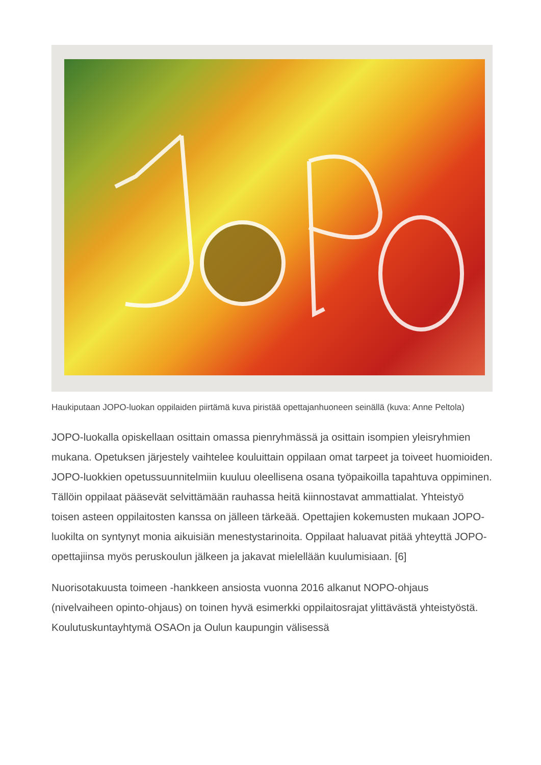Haukiputaan JOPO-luokan oppilaiden piirtämä kuva piristää opettajanhuoneen seinällä (kuva: Anne Peltola)
JOPO-luokalla opiskellaan osittain omassa pienryhmässä ja osittain isompien yleisryhmien mukana. Opetuksen järjestely vaihtelee kouluittain oppilaan omat tarpeet ja toiveet huomioiden. JOPO-luokkien opetussuunnitelmiin kuuluu oleellisena osana työpaikoilla tapahtuva oppiminen. Tällöin oppilaat pääsevät selvittämään rauhassa heitä kiinnostavat ammattialat. Yhteistyö toisen asteen oppilaitosten kanssa on jälleen tärkeää. Opettajien kokemusten mukaan JOPO-luokilta on syntynyt monia aikuisiän menestystarinoita. Oppilaat haluavat pitää yhteyttä JOPO-opettajiinsa myös peruskoulun jälkeen ja jakavat mielellään kuulumisiaan. [6]
Nuorisotakuusta toimeen -hankkeen ansiosta vuonna 2016 alkanut NOPO-ohjaus (nivelvaiheen opinto-ohjaus) on toinen hyvä esimerkki oppilaitosrajat ylittävästä yhteistyöstä. Koulutuskuntayhtymä OSAOn ja Oulun kaupungin välisessä